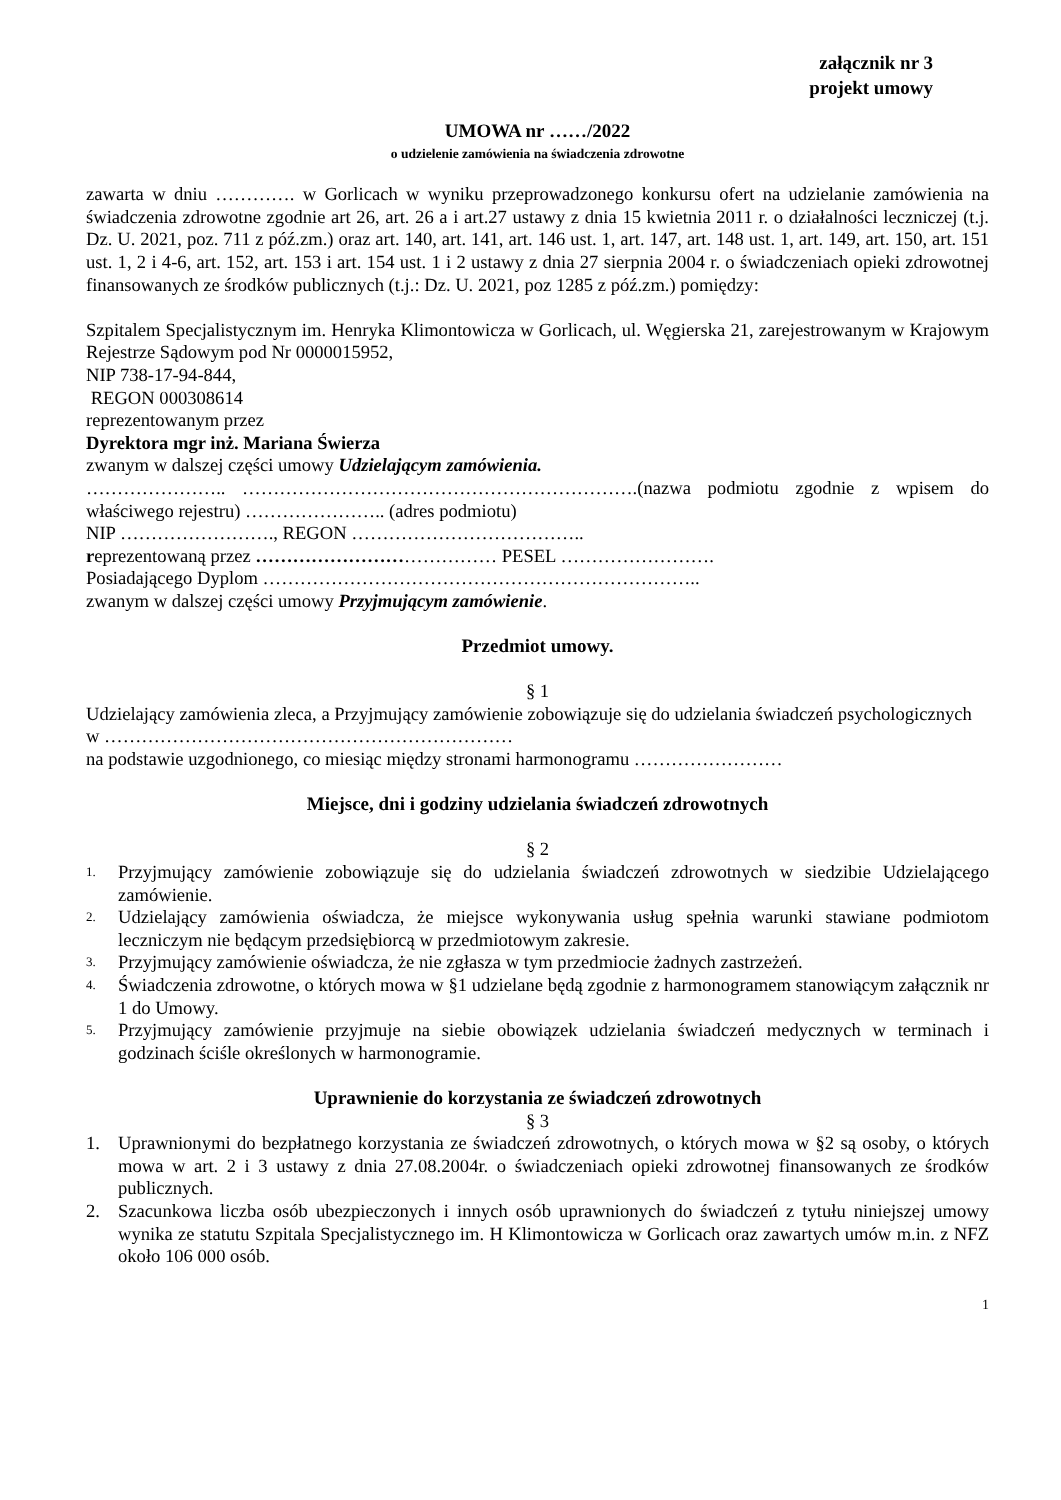załącznik nr 3
projekt umowy
UMOWA nr ……/2022
o udzielenie zamówienia na świadczenia zdrowotne
zawarta w dniu …………. w Gorlicach w wyniku przeprowadzonego konkursu ofert na udzielanie zamówienia na świadczenia zdrowotne zgodnie art 26, art. 26 a i art.27 ustawy z dnia 15 kwietnia 2011 r. o działalności leczniczej (t.j. Dz. U. 2021, poz. 711 z póź.zm.) oraz art. 140, art. 141, art. 146 ust. 1, art. 147, art. 148 ust. 1, art. 149, art. 150, art. 151 ust. 1, 2 i 4-6, art. 152, art. 153 i art. 154 ust. 1 i 2 ustawy z dnia 27 sierpnia 2004 r. o świadczeniach opieki zdrowotnej finansowanych ze środków publicznych (t.j.: Dz. U. 2021, poz 1285 z póź.zm.) pomiędzy:
Szpitalem Specjalistycznym im. Henryka Klimontowicza w Gorlicach, ul. Węgierska 21, zarejestrowanym w Krajowym Rejestrze Sądowym pod Nr 0000015952,
NIP 738-17-94-844,
REGON 000308614
reprezentowanym przez
Dyrektora mgr inż. Mariana Świerza
zwanym w dalszej części umowy Udzielającym zamówienia.
………………….. ……………………………………………………….(nazwa podmiotu zgodnie z wpisem do właściwego rejestru) ………………….. (adres podmiotu)
NIP ……………………., REGON ………………………………..
reprezentowaną przez ………………………………… PESEL …………………….
Posiadającego Dyplom ……………………………………………………………..
zwanym w dalszej części umowy Przyjmującym zamówienie.
Przedmiot umowy.
§ 1
Udzielający zamówienia zleca, a Przyjmujący zamówienie zobowiązuje się do udzielania świadczeń psychologicznych w …………………………………………………………
na podstawie uzgodnionego, co miesiąc między stronami harmonogramu ……………………
Miejsce, dni i godziny udzielania świadczeń zdrowotnych
§ 2
1. Przyjmujący zamówienie zobowiązuje się do udzielania świadczeń zdrowotnych w siedzibie Udzielającego zamówienie.
2. Udzielający zamówienia oświadcza, że miejsce wykonywania usług spełnia warunki stawiane podmiotom leczniczym nie będącym przedsiębiorcą w przedmiotowym zakresie.
3. Przyjmujący zamówienie oświadcza, że nie zgłasza w tym przedmiocie żadnych zastrzeżeń.
4. Świadczenia zdrowotne, o których mowa w §1 udzielane będą zgodnie z harmonogramem stanowiącym załącznik nr 1 do Umowy.
5. Przyjmujący zamówienie przyjmuje na siebie obowiązek udzielania świadczeń medycznych w terminach i godzinach ściśle określonych w harmonogramie.
Uprawnienie do korzystania ze świadczeń zdrowotnych
§ 3
1. Uprawnionymi do bezpłatnego korzystania ze świadczeń zdrowotnych, o których mowa w §2 są osoby, o których mowa w art. 2 i 3 ustawy z dnia 27.08.2004r. o świadczeniach opieki zdrowotnej finansowanych ze środków publicznych.
2. Szacunkowa liczba osób ubezpieczonych i innych osób uprawnionych do świadczeń z tytułu niniejszej umowy wynika ze statutu Szpitala Specjalistycznego im. H Klimontowicza w Gorlicach oraz zawartych umów m.in. z NFZ około 106 000 osób.
1